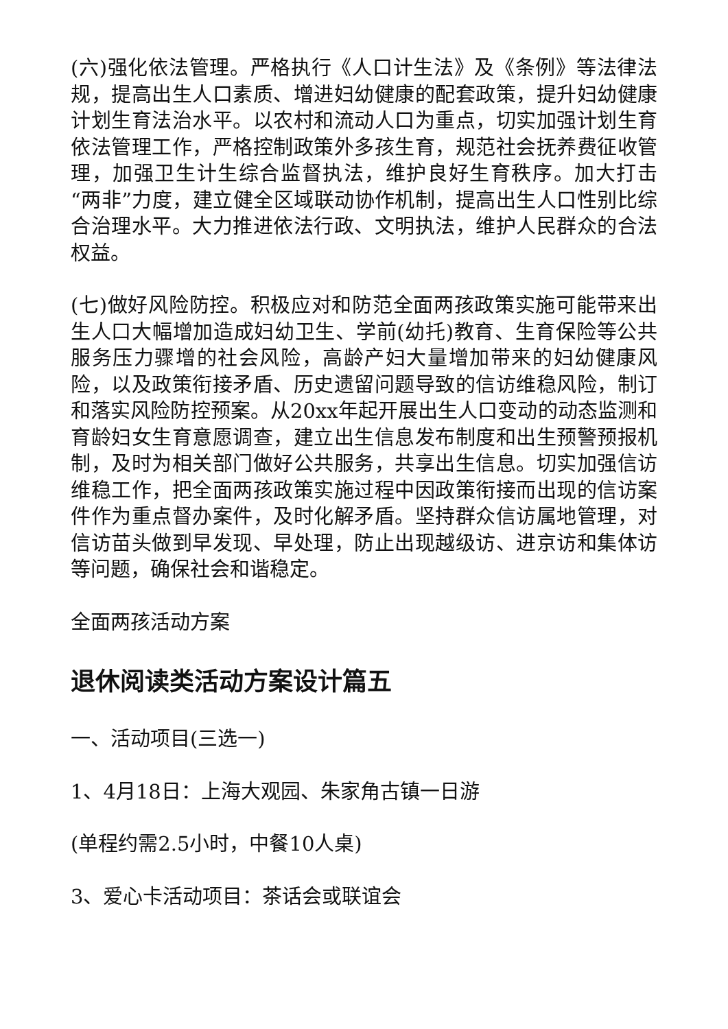(六)强化依法管理。严格执行《人口计生法》及《条例》等法律法规，提高出生人口素质、增进妇幼健康的配套政策，提升妇幼健康计划生育法治水平。以农村和流动人口为重点，切实加强计划生育依法管理工作，严格控制政策外多孩生育，规范社会抚养费征收管理，加强卫生计生综合监督执法，维护良好生育秩序。加大打击“两非”力度，建立健全区域联动协作机制，提高出生人口性别比综合治理水平。大力推进依法行政、文明执法，维护人民群众的合法权益。
(七)做好风险防控。积极应对和防范全面两孩政策实施可能带来出生人口大幅增加造成妇幼卫生、学前(幼托)教育、生育保险等公共服务压力骤增的社会风险，高龄产妇大量增加带来的妇幼健康风险，以及政策衔接矛盾、历史遗留问题导致的信访维稳风险，制订和落实风险防控预案。从20xx年起开展出生人口变动的动态监测和育龄妇女生育意愿调查，建立出生信息发布制度和出生预警预报机制，及时为相关部门做好公共服务，共享出生信息。切实加强信访维稳工作，把全面两孩政策实施过程中因政策衔接而出现的信访案件作为重点督办案件，及时化解矛盾。坚持群众信访属地管理，对信访苗头做到早发现、早处理，防止出现越级访、进京访和集体访等问题，确保社会和谐稳定。
全面两孩活动方案
退休阅读类活动方案设计篇五
一、活动项目(三选一)
1、4月18日：上海大观园、朱家角古镇一日游
(单程约需2.5小时，中餐10人桌)
3、爱心卡活动项目：茶话会或联谊会